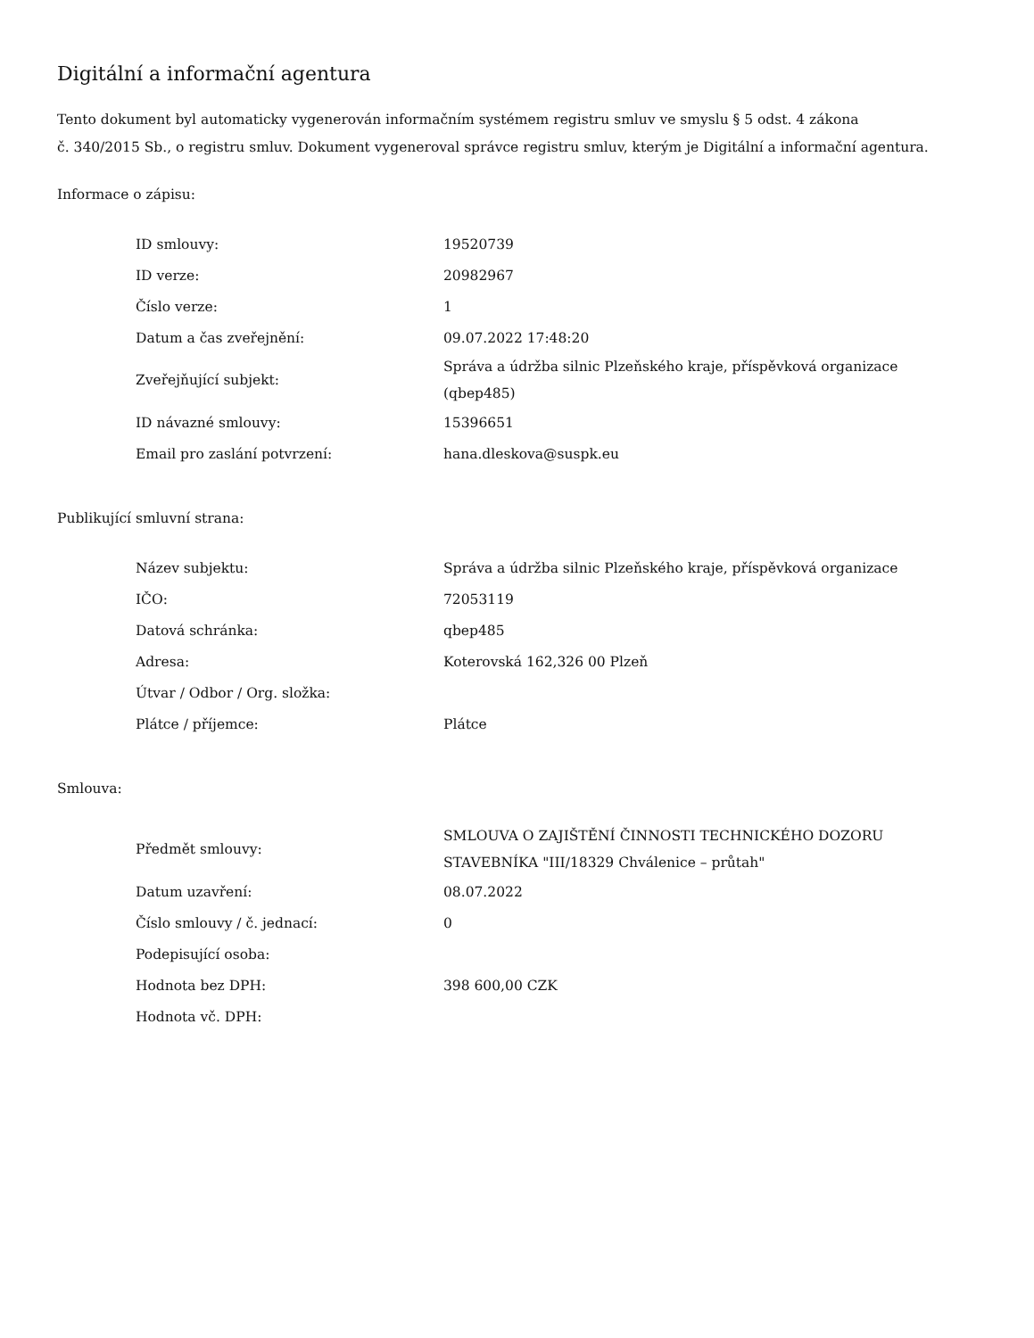Digitální a informační agentura
Tento dokument byl automaticky vygenerován informačním systémem registru smluv ve smyslu § 5 odst. 4 zákona
č. 340/2015 Sb., o registru smluv. Dokument vygeneroval správce registru smluv, kterým je Digitální a informační agentura.
Informace o zápisu:
| ID smlouvy: | 19520739 |
| ID verze: | 20982967 |
| Číslo verze: | 1 |
| Datum a čas zveřejnění: | 09.07.2022 17:48:20 |
| Zveřejňující subjekt: | Správa a údržba silnic Plzeňského kraje, příspěvková organizace (qbep485) |
| ID návazné smlouvy: | 15396651 |
| Email pro zaslání potvrzení: | hana.dleskova@suspk.eu |
Publikující smluvní strana:
| Název subjektu: | Správa a údržba silnic Plzeňského kraje, příspěvková organizace |
| IČO: | 72053119 |
| Datová schránka: | qbep485 |
| Adresa: | Koterovská 162,326 00 Plzeň |
| Útvar / Odbor / Org. složka: | |
| Plátce / příjemce: | Plátce |
Smlouva:
| Předmět smlouvy: | SMLOUVA O ZAJIŠTĚNÍ ČINNOSTI TECHNICKÉHO DOZORU STAVEBNÍKA "III/18329 Chválenice – průtah" |
| Datum uzavření: | 08.07.2022 |
| Číslo smlouvy / č. jednací: | 0 |
| Podepisující osoba: | |
| Hodnota bez DPH: | 398 600,00 CZK |
| Hodnota vč. DPH: | |